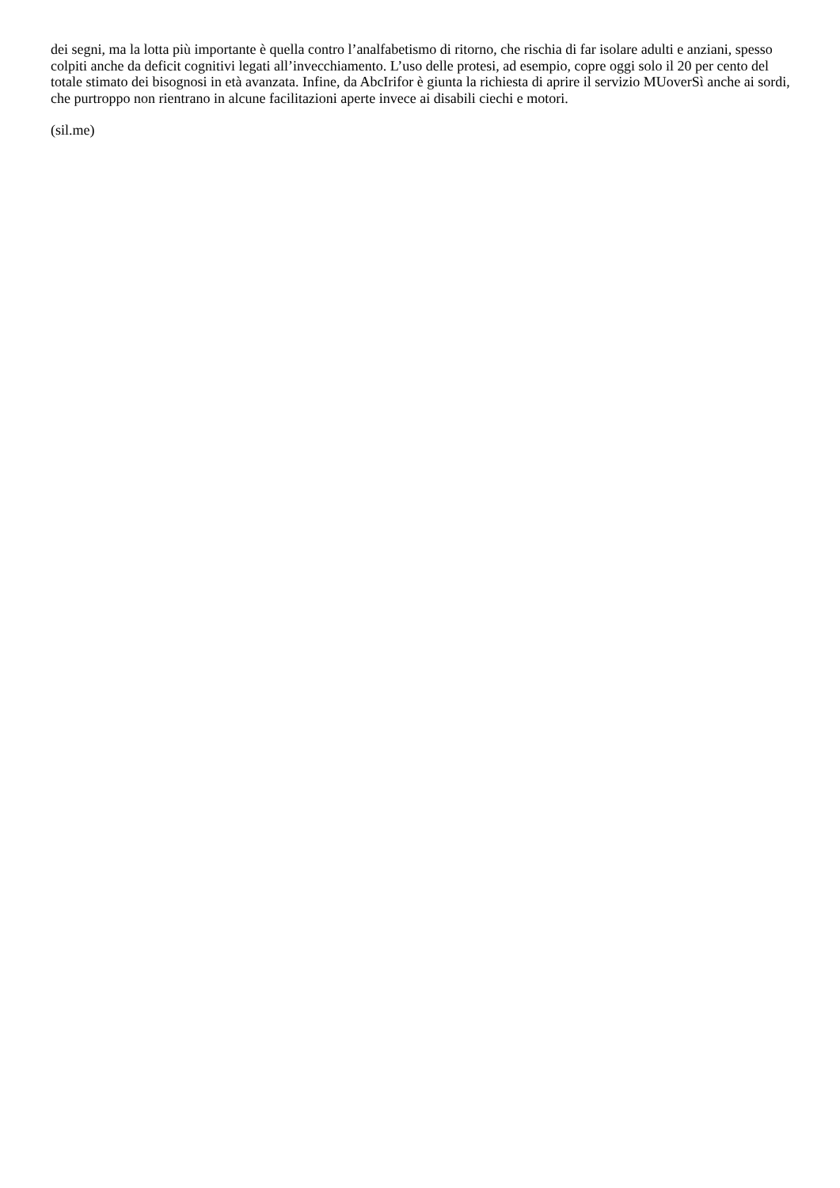dei segni, ma la lotta più importante è quella contro l’analfabetismo di ritorno, che rischia di far isolare adulti e anziani, spesso colpiti anche da deficit cognitivi legati all’invecchiamento. L’uso delle protesi, ad esempio, copre oggi solo il 20 per cento del totale stimato dei bisognosi in età avanzata. Infine, da AbcIrifor è giunta la richiesta di aprire il servizio MUoverSì anche ai sordi, che purtroppo non rientrano in alcune facilitazioni aperte invece ai disabili ciechi e motori.
(sil.me)